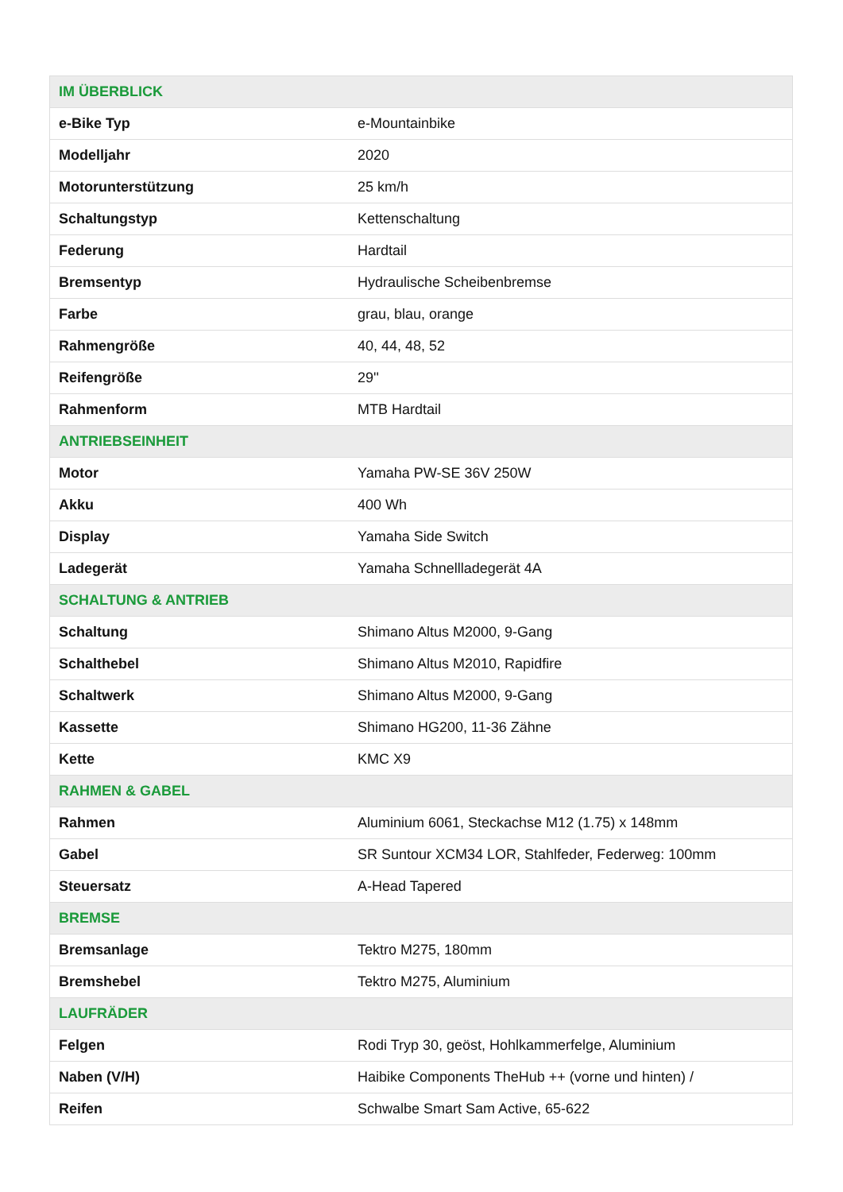| IM ÜBERBLICK | |
| --- | --- |
| e-Bike Typ | e-Mountainbike |
| Modelljahr | 2020 |
| Motorunterstützung | 25 km/h |
| Schaltungstyp | Kettenschaltung |
| Federung | Hardtail |
| Bremsentyp | Hydraulische Scheibenbremse |
| Farbe | grau, blau, orange |
| Rahmengröße | 40, 44, 48, 52 |
| Reifengröße | 29'' |
| Rahmenform | MTB Hardtail |
| ANTRIEBSEINHEIT | |
| Motor | Yamaha PW-SE 36V 250W |
| Akku | 400 Wh |
| Display | Yamaha Side Switch |
| Ladegerät | Yamaha Schnellladegerät 4A |
| SCHALTUNG & ANTRIEB | |
| Schaltung | Shimano Altus M2000, 9-Gang |
| Schalthebel | Shimano Altus M2010, Rapidfire |
| Schaltwerk | Shimano Altus M2000, 9-Gang |
| Kassette | Shimano HG200, 11-36 Zähne |
| Kette | KMC X9 |
| RAHMEN & GABEL | |
| Rahmen | Aluminium 6061, Steckachse M12 (1.75) x 148mm |
| Gabel | SR Suntour XCM34 LOR, Stahlfeder, Federweg: 100mm |
| Steuersatz | A-Head Tapered |
| BREMSE | |
| Bremsanlage | Tektro M275, 180mm |
| Bremshebel | Tektro M275, Aluminium |
| LAUFRÄDER | |
| Felgen | Rodi Tryp 30, geöst, Hohlkammerfelge, Aluminium |
| Naben (V/H) | Haibike Components TheHub ++ (vorne und hinten) / |
| Reifen | Schwalbe Smart Sam Active, 65-622 |